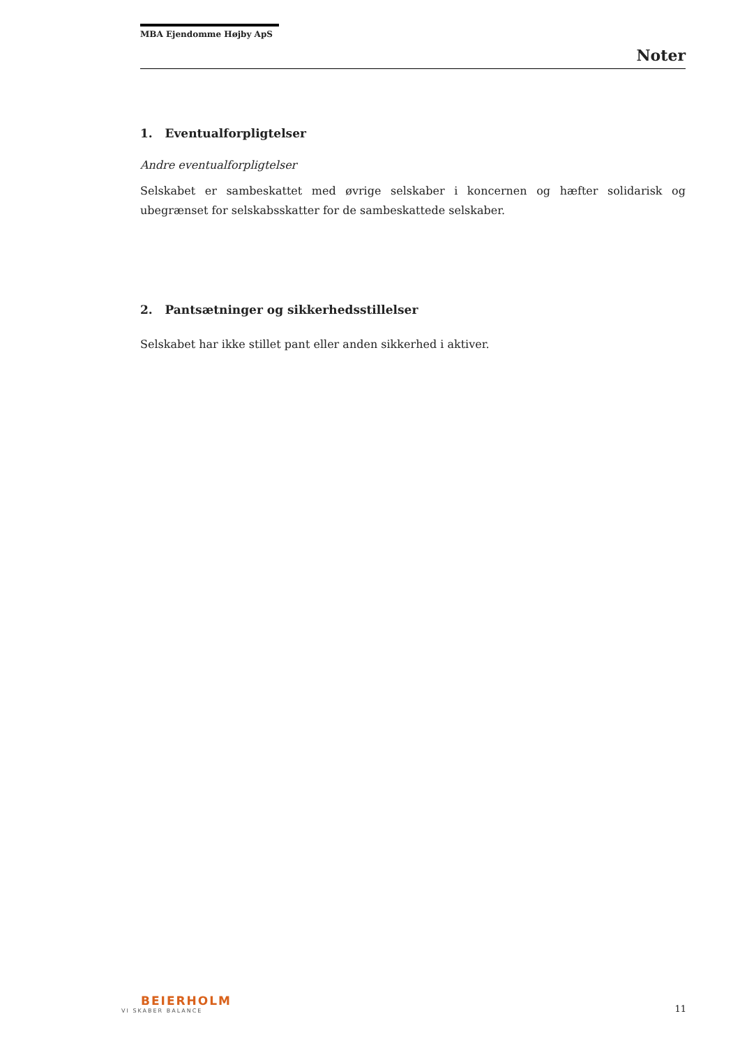MBA Ejendomme Højby ApS
Noter
1. Eventualforpligtelser
Andre eventualforpligtelser
Selskabet er sambeskattet med øvrige selskaber i koncernen og hæfter solidarisk og ubegrænset for selskabsskatter for de sambeskattede selskaber.
2. Pantsætninger og sikkerhedsstillelser
Selskabet har ikke stillet pant eller anden sikkerhed i aktiver.
BEIERHOLM
VI SKABER BALANCE
11